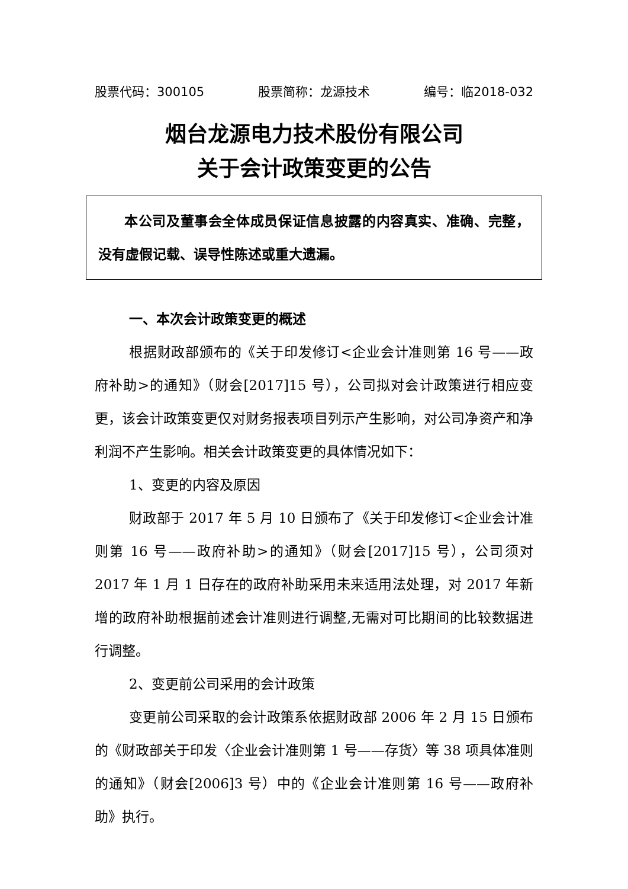股票代码：300105 股票简称：龙源技术 编号：临2018-032
烟台龙源电力技术股份有限公司
关于会计政策变更的公告
本公司及董事会全体成员保证信息披露的内容真实、准确、完整，没有虚假记载、误导性陈述或重大遗漏。
一、本次会计政策变更的概述
根据财政部颁布的《关于印发修订<企业会计准则第 16 号——政府补助>的通知》（财会[2017]15 号），公司拟对会计政策进行相应变更，该会计政策变更仅对财务报表项目列示产生影响，对公司净资产和净利润不产生影响。相关会计政策变更的具体情况如下：
1、变更的内容及原因
财政部于 2017 年 5 月 10 日颁布了《关于印发修订<企业会计准则第 16 号——政府补助>的通知》（财会[2017]15 号），公司须对 2017 年 1 月 1 日存在的政府补助采用未来适用法处理，对 2017 年新增的政府补助根据前述会计准则进行调整,无需对可比期间的比较数据进行调整。
2、变更前公司采用的会计政策
变更前公司采取的会计政策系依据财政部 2006 年 2 月 15 日颁布的《财政部关于印发〈企业会计准则第 1 号——存货〉等 38 项具体准则的通知》（财会[2006]3 号）中的《企业会计准则第 16 号——政府补助》执行。